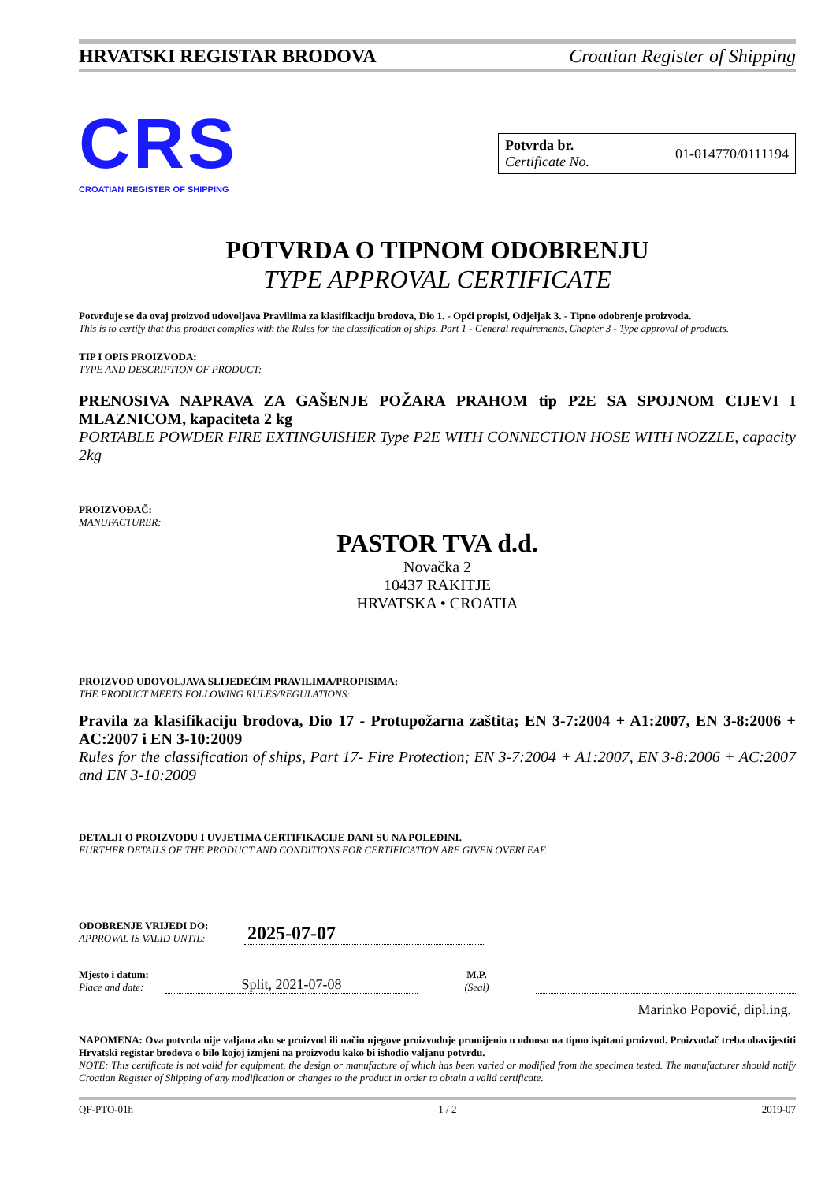HRVATSKI REGISTAR BRODOVA Croatian Register of Shipping
CRS
CROATIAN REGISTER OF SHIPPING
Potvrda br.
Certificate No.
01-014770/0111194
POTVRDA O TIPNOM ODOBRENJU
TYPE APPROVAL CERTIFICATE
Potvrđuje se da ovaj proizvod udovoljava Pravilima za klasifikaciju brodova, Dio 1. - Opći propisi, Odjeljak 3. - Tipno odobrenje proizvoda.
This is to certify that this product complies with the Rules for the classification of ships, Part 1 - General requirements, Chapter 3 - Type approval of products.
TIP I OPIS PROIZVODA:
TYPE AND DESCRIPTION OF PRODUCT:
PRENOSIVA NAPRAVA ZA GAŠENJE POŽARA PRAHOM tip P2E SA SPOJNOM CIJEVI I MLAZNICOM, kapaciteta 2 kg
PORTABLE POWDER FIRE EXTINGUISHER Type P2E WITH CONNECTION HOSE WITH NOZZLE, capacity 2kg
PROIZVOĐAČ:
MANUFACTURER:
PASTOR TVA d.d.
Novačka 2
10437 RAKITJE
HRVATSKA • CROATIA
PROIZVOD UDOVOLJAVA SLIJEDEĆIM PRAVILIMA/PROPISIMA:
THE PRODUCT MEETS FOLLOWING RULES/REGULATIONS:
Pravila za klasifikaciju brodova, Dio 17 - Protupožarna zaštita; EN 3-7:2004 + A1:2007, EN 3-8:2006 + AC:2007 i EN 3-10:2009
Rules for the classification of ships, Part 17- Fire Protection; EN 3-7:2004 + A1:2007, EN 3-8:2006 + AC:2007 and EN 3-10:2009
DETALJI O PROIZVODU I UVJETIMA CERTIFIKACIJE DANI SU NA POLEĐINI.
FURTHER DETAILS OF THE PRODUCT AND CONDITIONS FOR CERTIFICATION ARE GIVEN OVERLEAF.
ODOBRENJE VRIJEDI DO:
APPROVAL IS VALID UNTIL:
2025-07-07
Mjesto i datum:
Place and date:
Split, 2021-07-08
M.P.
(Seal)
Marinko Popović, dipl.ing.
NAPOMENA: Ova potvrda nije valjana ako se proizvod ili način njegove proizvodnje promijenio u odnosu na tipno ispitani proizvod. Proizvođač treba obavijestiti Hrvatski registar brodova o bilo kojoj izmjeni na proizvodu kako bi ishodio valjanu potvrdu.
NOTE: This certificate is not valid for equipment, the design or manufacture of which has been varied or modified from the specimen tested. The manufacturer should notify Croatian Register of Shipping of any modification or changes to the product in order to obtain a valid certificate.
QF-PTO-01h 1 / 2 2019-07